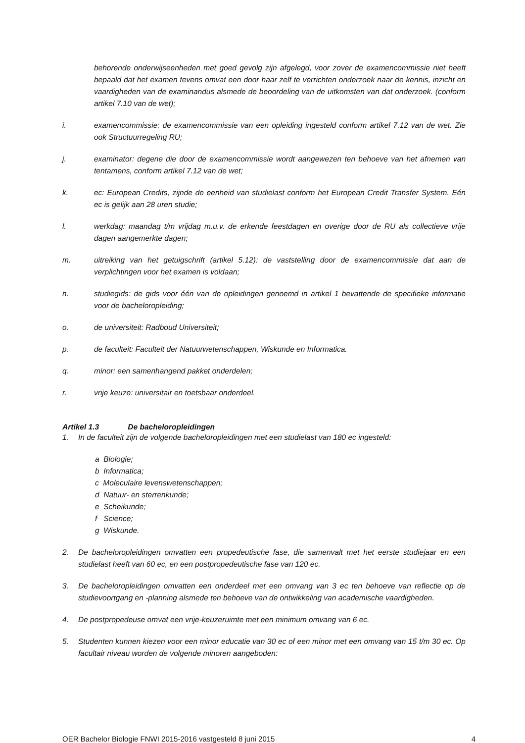behorende onderwijseenheden met goed gevolg zijn afgelegd, voor zover de examencommissie niet heeft bepaald dat het examen tevens omvat een door haar zelf te verrichten onderzoek naar de kennis, inzicht en vaardigheden van de examinandus alsmede de beoordeling van de uitkomsten van dat onderzoek. (conform artikel 7.10 van de wet);
i. examencommissie: de examencommissie van een opleiding ingesteld conform artikel 7.12 van de wet. Zie ook Structuurregeling RU;
j. examinator: degene die door de examencommissie wordt aangewezen ten behoeve van het afnemen van tentamens, conform artikel 7.12 van de wet;
k. ec: European Credits, zijnde de eenheid van studielast conform het European Credit Transfer System. Eén ec is gelijk aan 28 uren studie;
l. werkdag: maandag t/m vrijdag m.u.v. de erkende feestdagen en overige door de RU als collectieve vrije dagen aangemerkte dagen;
m. uitreiking van het getuigschrift (artikel 5.12): de vaststelling door de examencommissie dat aan de verplichtingen voor het examen is voldaan;
n. studiegids: de gids voor één van de opleidingen genoemd in artikel 1 bevattende de specifieke informatie voor de bacheloropleiding;
o. de universiteit: Radboud Universiteit;
p. de faculteit: Faculteit der Natuurwetenschappen, Wiskunde en Informatica.
q. minor: een samenhangend pakket onderdelen;
r. vrije keuze: universitair en toetsbaar onderdeel.
Artikel 1.3 De bacheloropleidingen
1. In de faculteit zijn de volgende bacheloropleidingen met een studielast van 180 ec ingesteld:
a Biologie;
b Informatica;
c Moleculaire levenswetenschappen;
d Natuur- en sterrenkunde;
e Scheikunde;
f Science;
g Wiskunde.
2. De bacheloropleidingen omvatten een propedeutische fase, die samenvalt met het eerste studiejaar en een studielast heeft van 60 ec, en een postpropedeutische fase van 120 ec.
3. De bacheloropleidingen omvatten een onderdeel met een omvang van 3 ec ten behoeve van reflectie op de studievoortgang en -planning alsmede ten behoeve van de ontwikkeling van academische vaardigheden.
4. De postpropedeuse omvat een vrije-keuzeruimte met een minimum omvang van 6 ec.
5. Studenten kunnen kiezen voor een minor educatie van 30 ec of een minor met een omvang van 15 t/m 30 ec. Op facultair niveau worden de volgende minoren aangeboden:
OER Bachelor Biologie FNWI 2015-2016 vastgesteld 8 juni 2015 4